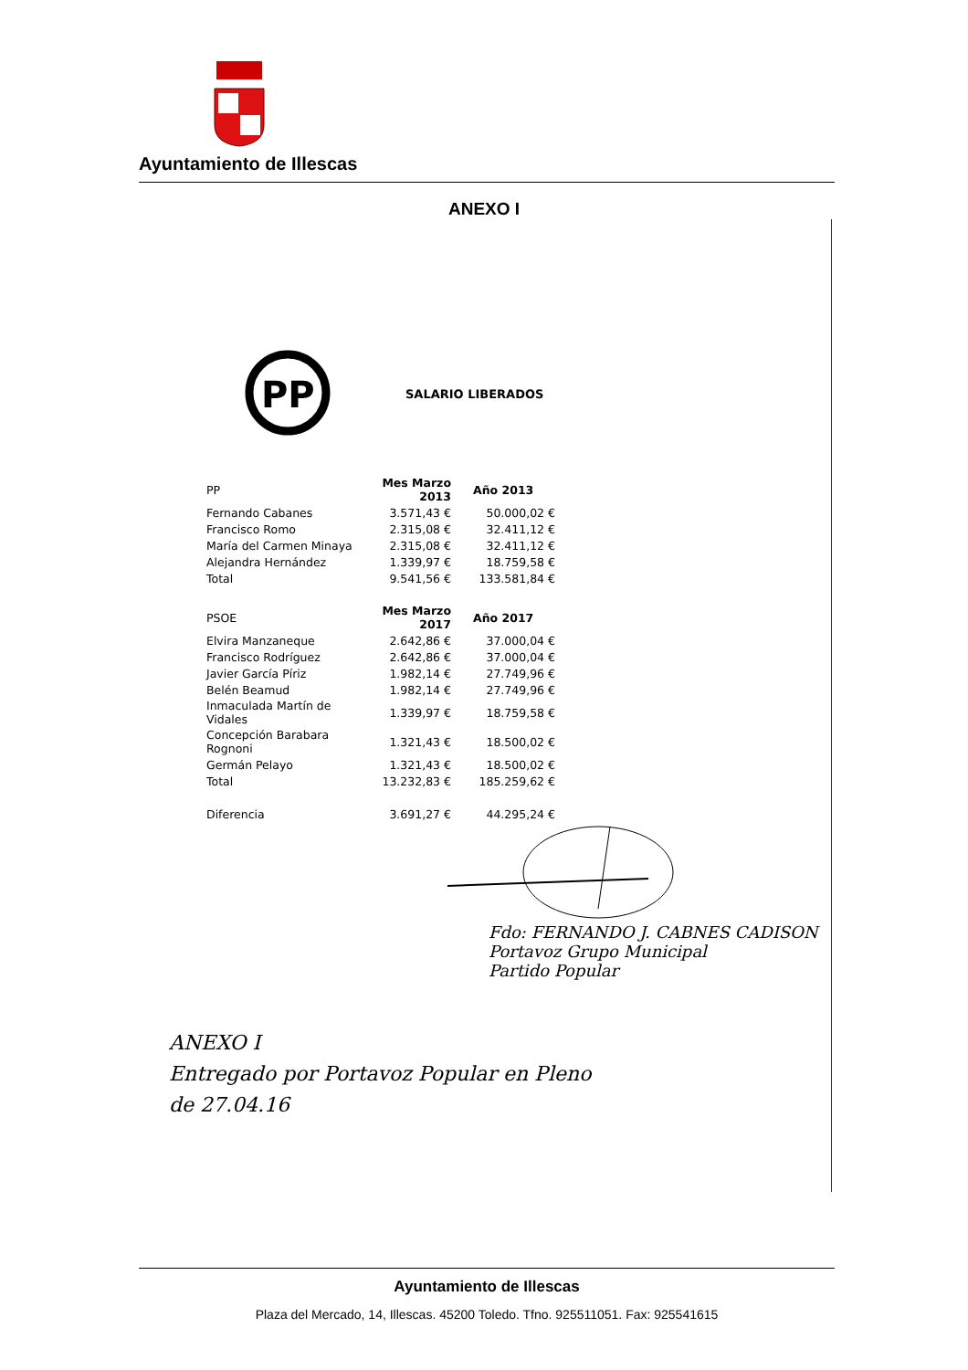Ayuntamiento de Illescas
ANEXO I
PP
SALARIO LIBERADOS
| PP | Mes Marzo 2013 | Año 2013 |
| Fernando Cabanes | 3.571,43 € | 50.000,02 € |
| Francisco Romo | 2.315,08 € | 32.411,12 € |
| María del Carmen Minaya | 2.315,08 € | 32.411,12 € |
| Alejandra Hernández | 1.339,97 € | 18.759,58 € |
| Total | 9.541,56 € | 133.581,84 € |
| PSOE | Mes Marzo 2017 | Año 2017 |
| Elvira Manzaneque | 2.642,86 € | 37.000,04 € |
| Francisco Rodríguez | 2.642,86 € | 37.000,04 € |
| Javier García Píriz | 1.982,14 € | 27.749,96 € |
| Belén Beamud | 1.982,14 € | 27.749,96 € |
| Inmaculada Martín de Vidales | 1.339,97 € | 18.759,58 € |
| Concepción Barabara Rognoni | 1.321,43 € | 18.500,02 € |
| Germán Pelayo | 1.321,43 € | 18.500,02 € |
| Total | 13.232,83 € | 185.259,62 € |
| Diferencia | 3.691,27 € | 44.295,24 € |
Fdo: FERNANDO J. CABNES CADISON
Portavoz Grupo Municipal
Partido Popular
ANEXO I
Entregado por Portavoz Popular en Pleno
de 27.04.16
Ayuntamiento de Illescas
Plaza del Mercado, 14, Illescas. 45200 Toledo. Tfno. 925511051. Fax: 925541615